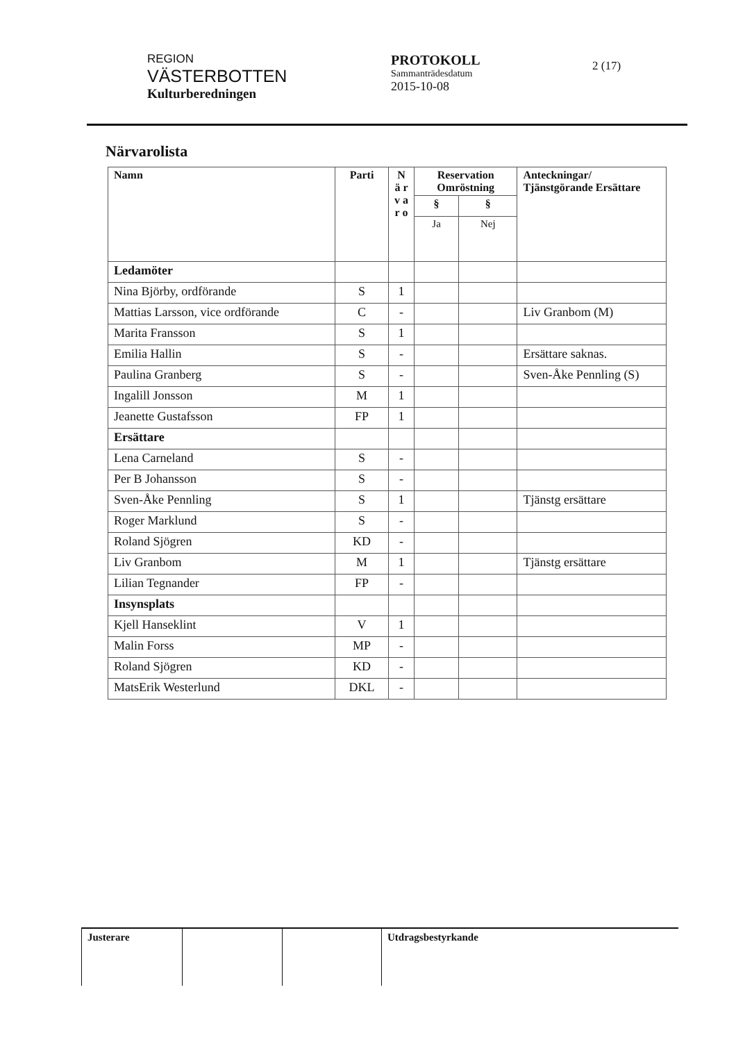REGION
VÄSTERBOTTEN
Kulturberedningen
PROTOKOLL
Sammanträdesdatum
2015-10-08
2 (17)
Närvarolista
| Namn | Parti | N ä r v a r o | Reservation Omröstning | | Anteckningar/ Tjänstgörande Ersättare |
| --- | --- | --- | --- | --- | --- |
| | | | § | § | |
| | | | Ja | Nej | |
| Ledamöter | | | | | |
| Nina Björby, ordförande | S | 1 | | | |
| Mattias Larsson, vice ordförande | C | - | | | Liv Granbom (M) |
| Marita Fransson | S | 1 | | | |
| Emilia Hallin | S | - | | | Ersättare saknas. |
| Paulina Granberg | S | - | | | Sven-Åke Pennling (S) |
| Ingalill Jonsson | M | 1 | | | |
| Jeanette Gustafsson | FP | 1 | | | |
| Ersättare | | | | | |
| Lena Carneland | S | - | | | |
| Per B Johansson | S | - | | | |
| Sven-Åke Pennling | S | 1 | | | Tjänstg ersättare |
| Roger Marklund | S | - | | | |
| Roland Sjögren | KD | - | | | |
| Liv Granbom | M | 1 | | | Tjänstg ersättare |
| Lilian Tegnander | FP | - | | | |
| Insynsplats | | | | | |
| Kjell Hanseklint | V | 1 | | | |
| Malin Forss | MP | - | | | |
| Roland Sjögren | KD | - | | | |
| MatsErik Westerlund | DKL | - | | | |
Justerare Utdragsbestyrkande